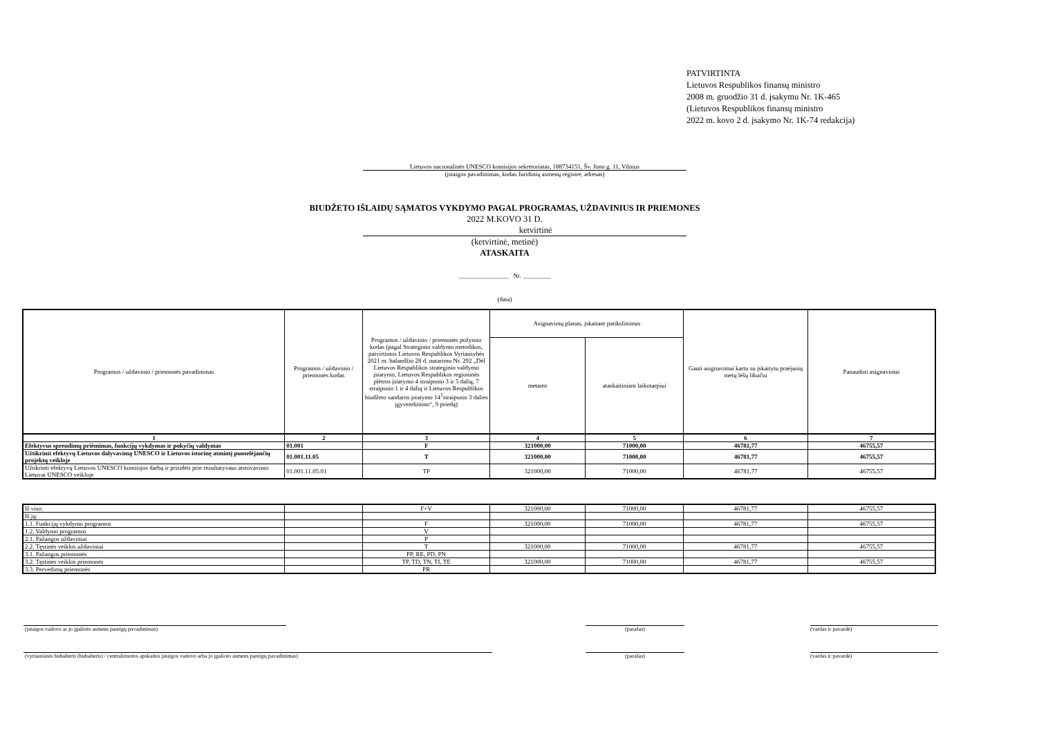PATVIRTINTA
Lietuvos Respublikos finansų ministro
2008 m. gruodžio 31 d. įsakymu Nr. 1K-465
(Lietuvos Respublikos finansų ministro
2022 m. kovo 2 d. įsakymo Nr. 1K-74 redakcija)
Lietuvos nacionalinės UNESCO komisijos sekretoriatas, 188734151, Šv. Jono g. 11, Vilnius
(įstaigos pavadinimas, kodas Juridinių asmenų registre, adresas)
BIUDŽETO IŠLAIDŲ SĄMATOS VYKDYMO PAGAL PROGRAMAS, UŽDAVINIUS IR PRIEMONES
2022 M.KOVO 31 D.
ketvirtinė
(ketvirtinė, metinė)
ATASKAITA
________________ Nr. _________
(data)
| Programos / uždavinio / priemonės pavadinimas | Programos / uždavinio / priemonės kodas | Programos / uždavinio / priemonės požymio kodas (pagal Strateginio valdymo metodikos, patvirtintos Lietuvos Respublikos Vyriausybės 2021 m. balandžio 28 d. nutarimu Nr. 292 „Dėl Lietuvos Respublikos strateginio valdymo įstatymo, Lietuvos Respublikos regioninės plėtros įstatymo 4 straipsnio 3 ir 5 dalių, 7 straipsnio 1 ir 4 dalių ir Lietuvos Respublikos biudžeto sandaros įstatymo 14<sup>1</sup>straipsnio 3 dalies įgyvendinimo“, 9 priedą) | Asignavimų planas, įskaitant patikslinimus | | Gauti asignavimai kartu su įskaitytu praėjusių metų lėšų likučiu | Panaudoti asignavimai |
| --- | --- | --- | --- | --- | --- | --- |
| | | | metams | ataskaitiniam laikotarpiui | | |
| 1 | 2 | 3 | 4 | 5 | 6 | 7 |
| Efektyvus sprendimų priėmimas, funkcijų vykdymas ir pokyčių valdymas | 01.001 | F | 321000,00 | 71000,00 | 46781,77 | 46755,57 |
| Užtikrinti efektyvų Lietuvos dalyvavimą UNESCO ir Lietuvos istorinę atmintį puoselėjančių projektų veikloje | 01.001.11.05 | T | 321000,00 | 71000,00 | 46781,77 | 46755,57 |
| Užtikrinti efektyvų Lietuvos UNESCO komisijos darbą ir prisidėti prie rezultatyvaus atstovavimo Lietuvai UNESCO veikloje | 01.001.11.05.01 | TP | 321000,00 | 71000,00 | 46781,77 | 46755,57 |
| Iš viso: | | F+V | 321000,00 | 71000,00 | 46781,77 | 46755,57 |
| Iš jų: | | | | | | |
| 1.1. Funkcijų vykdymo programos | | F | 321000,00 | 71000,00 | 46781,77 | 46755,57 |
| 1.2. Valdymo programos | | V | | | | |
| 2.1. Pažangos uždaviniai | | P | | | | |
| 2.2. Tęstinės veiklos uždaviniai | | T | 321000,00 | 71000,00 | 46781,77 | 46755,57 |
| 3.1. Pažangos priemonės | | PP, RE, PD, PN | | | | |
| 3.2. Tęstinės veiklos priemonės | | TP, TD, TN, TI, TE | 321000,00 | 71000,00 | 46781,77 | 46755,57 |
| 3.3. Pervedimų priemonės | | PR | | | | |
(įstaigos vadovo ar jo įgalioto asmens pareigų pavadinimas) (parašas) (vardas ir pavardė)
(vyriausiasis buhalteris (buhalteris) / centralizuotos apskaitos įstaigos vadovo arba jo įgalioto asmens pareigų pavadinimas) (parašas) (vardas ir pavardė)